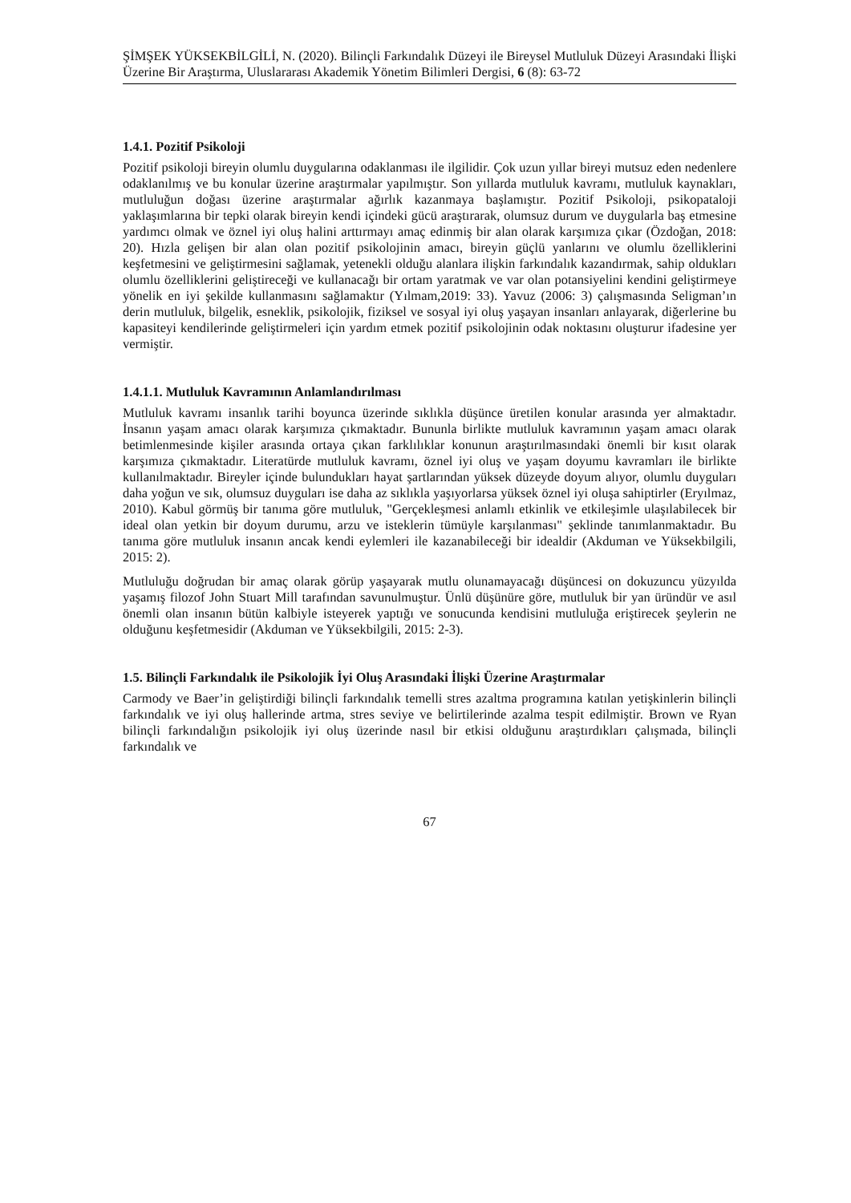ŞİMŞEK YÜKSEKBİLGİLİ, N. (2020). Bilinçli Farkındalık Düzeyi ile Bireysel Mutluluk Düzeyi Arasındaki İlişki Üzerine Bir Araştırma, Uluslararası Akademik Yönetim Bilimleri Dergisi, 6 (8): 63-72
1.4.1. Pozitif Psikoloji
Pozitif psikoloji bireyin olumlu duygularına odaklanması ile ilgilidir. Çok uzun yıllar bireyi mutsuz eden nedenlere odaklanılmış ve bu konular üzerine araştırmalar yapılmıştır. Son yıllarda mutluluk kavramı, mutluluk kaynakları, mutluluğun doğası üzerine araştırmalar ağırlık kazanmaya başlamıştır. Pozitif Psikoloji, psikopataloji yaklaşımlarına bir tepki olarak bireyin kendi içindeki gücü araştırarak, olumsuz durum ve duygularla baş etmesine yardımcı olmak ve öznel iyi oluş halini arttırmayı amaç edinmiş bir alan olarak karşımıza çıkar (Özdoğan, 2018: 20). Hızla gelişen bir alan olan pozitif psikolojinin amacı, bireyin güçlü yanlarını ve olumlu özelliklerini keşfetmesini ve geliştirmesini sağlamak, yetenekli olduğu alanlara ilişkin farkındalık kazandırmak, sahip oldukları olumlu özelliklerini geliştireceği ve kullanacağı bir ortam yaratmak ve var olan potansiyelini kendini geliştirmeye yönelik en iyi şekilde kullanmasını sağlamaktır (Yılmam,2019: 33). Yavuz (2006: 3) çalışmasında Seligman’ın derin mutluluk, bilgelik, esneklik, psikolojik, fiziksel ve sosyal iyi oluş yaşayan insanları anlayarak, diğerlerine bu kapasiteyi kendilerinde geliştirmeleri için yardım etmek pozitif psikolojinin odak noktasını oluşturur ifadesine yer vermiştir.
1.4.1.1. Mutluluk Kavramının Anlamlandırılması
Mutluluk kavramı insanlık tarihi boyunca üzerinde sıklıkla düşünce üretilen konular arasında yer almaktadır. İnsanın yaşam amacı olarak karşımıza çıkmaktadır. Bununla birlikte mutluluk kavramının yaşam amacı olarak betimlenmesinde kişiler arasında ortaya çıkan farklılıklar konunun araştırılmasındaki önemli bir kısıt olarak karşımıza çıkmaktadır. Literatürde mutluluk kavramı, öznel iyi oluş ve yaşam doyumu kavramları ile birlikte kullanılmaktadır. Bireyler içinde bulundukları hayat şartlarından yüksek düzeyde doyum alıyor, olumlu duyguları daha yoğun ve sık, olumsuz duyguları ise daha az sıklıkla yaşıyorlarsa yüksek öznel iyi oluşa sahiptirler (Eryılmaz, 2010). Kabul görmüş bir tanıma göre mutluluk, "Gerçekleşmesi anlamlı etkinlik ve etkileşimle ulaşılabilecek bir ideal olan yetkin bir doyum durumu, arzu ve isteklerin tümüyle karşılanması" şeklinde tanımlanmaktadır. Bu tanıma göre mutluluk insanın ancak kendi eylemleri ile kazanabileceği bir idealdir (Akduman ve Yüksekbilgili, 2015: 2).
Mutluluğu doğrudan bir amaç olarak görüp yaşayarak mutlu olunamayacağı düşüncesi on dokuzuncu yüzyılda yaşamış filozof John Stuart Mill tarafından savunulmuştur. Ünlü düşünüre göre, mutluluk bir yan üründür ve asıl önemli olan insanın bütün kalbiyle isteyerek yaptığı ve sonucunda kendisini mutluluğa eriştirecek şeylerin ne olduğunu keşfetmesidir (Akduman ve Yüksekbilgili, 2015: 2-3).
1.5. Bilinçli Farkındalık ile Psikolojik İyi Oluş Arasındaki İlişki Üzerine Araştırmalar
Carmody ve Baer’in geliştirdiği bilinçli farkındalık temelli stres azaltma programına katılan yetişkinlerin bilinçli farkındalık ve iyi oluş hallerinde artma, stres seviye ve belirtilerinde azalma tespit edilmiştir. Brown ve Ryan bilinçli farkındalığın psikolojik iyi oluş üzerinde nasıl bir etkisi olduğunu araştırdıkları çalışmada, bilinçli farkındalık ve
67